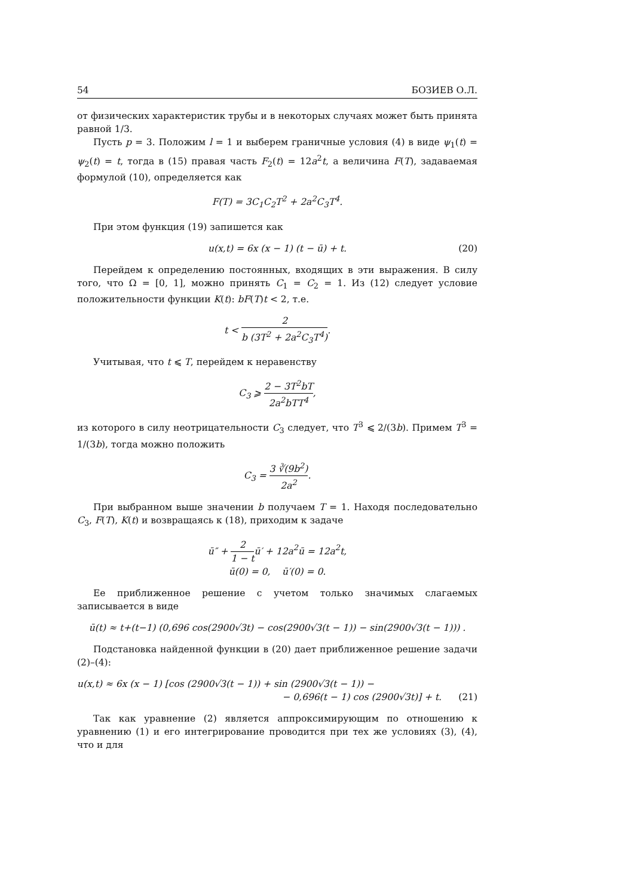54 БОЗИЕВ О.Л.
от физических характеристик трубы и в некоторых случаях может быть принята равной 1/3.
Пусть p = 3. Положим l = 1 и выберем граничные условия (4) в виде ψ<sub>1</sub>(t) = ψ<sub>2</sub>(t) = t, тогда в (15) правая часть F<sub>2</sub>(t) = 12a<sup>2</sup>t, а величина F(T), задаваемая формулой (10), определяется как
F(T) = 3C<sub>1</sub>C<sub>2</sub>T<sup>2</sup> + 2a<sup>2</sup>C<sub>3</sub>T<sup>4</sup>.
При этом функция (19) запишется как
u(x,t) = 6x (x − 1) (t − ū) + t. (20)
Перейдем к определению постоянных, входящих в эти выражения. В силу того, что Ω = [0, 1], можно принять C<sub>1</sub> = C<sub>2</sub> = 1. Из (12) следует условие положительности функции K(t): bF(T)t < 2, т.е.
t < 2 b (3T<sup>2</sup> + 2a<sup>2</sup>C<sub>3</sub>T<sup>4</sup>).
Учитывая, что t ⩽ T, перейдем к неравенству
C<sub>3</sub> ⩾ 2 − 3T<sup>2</sup>bT 2a<sup>2</sup>bTT<sup>4</sup>,
из которого в силу неотрицательности C<sub>3</sub> следует, что T<sup>3</sup> ⩽ 2/(3b). Примем T<sup>3</sup> = 1/(3b), тогда можно положить
C<sub>3</sub> = 3 ∛(9b<sup>2</sup>) 2a<sup>2</sup>.
При выбранном выше значении b получаем T = 1. Находя последовательно C<sub>3</sub>, F(T), K(t) и возвращаясь к (18), приходим к задаче
ū″ + 2 1 − tū′ + 12a<sup>2</sup>ū = 12a<sup>2</sup>t,
ū(0) = 0, ū′(0) = 0.
Ее приближенное решение с учетом только значимых слагаемых записывается в виде
ū(t) ≈ t+(t−1) (0,696 cos(2900√3t) − cos(2900√3(t − 1)) − sin(2900√3(t − 1))) .
Подстановка найденной функции в (20) дает приближенное решение задачи (2)–(4):
u(x,t) ≈ 6x (x − 1) [cos (2900√3(t − 1)) + sin (2900√3(t − 1)) −
− 0,696(t − 1) cos (2900√3t)] + t.
(21)
Так как уравнение (2) является аппроксимирующим по отношению к уравнению (1) и его интегрирование проводится при тех же условиях (3), (4), что и для